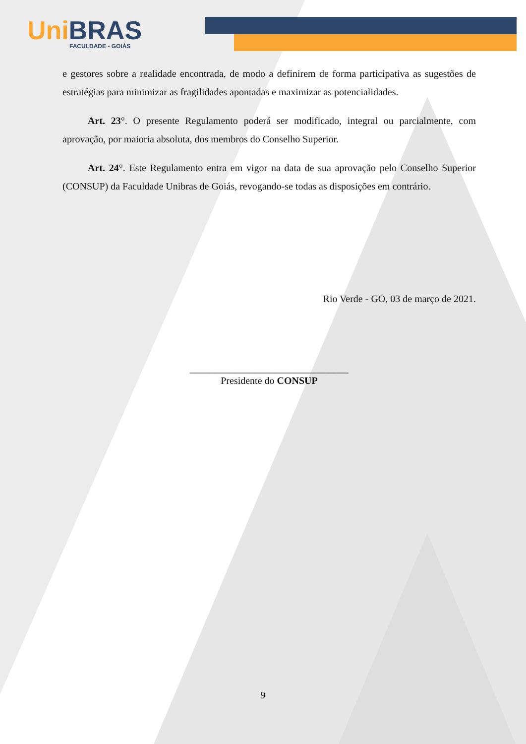Uni BRAS
FACULDADE - GOIÁS
e gestores sobre a realidade encontrada, de modo a definirem de forma participativa as sugestões de estratégias para minimizar as fragilidades apontadas e maximizar as potencialidades.
Art. 23°. O presente Regulamento poderá ser modificado, integral ou parcialmente, com aprovação, por maioria absoluta, dos membros do Conselho Superior.
Art. 24°. Este Regulamento entra em vigor na data de sua aprovação pelo Conselho Superior (CONSUP) da Faculdade Unibras de Goiás, revogando-se todas as disposições em contrário.
Rio Verde - GO, 03 de março de 2021.
________________________________
Presidente do CONSUP
9